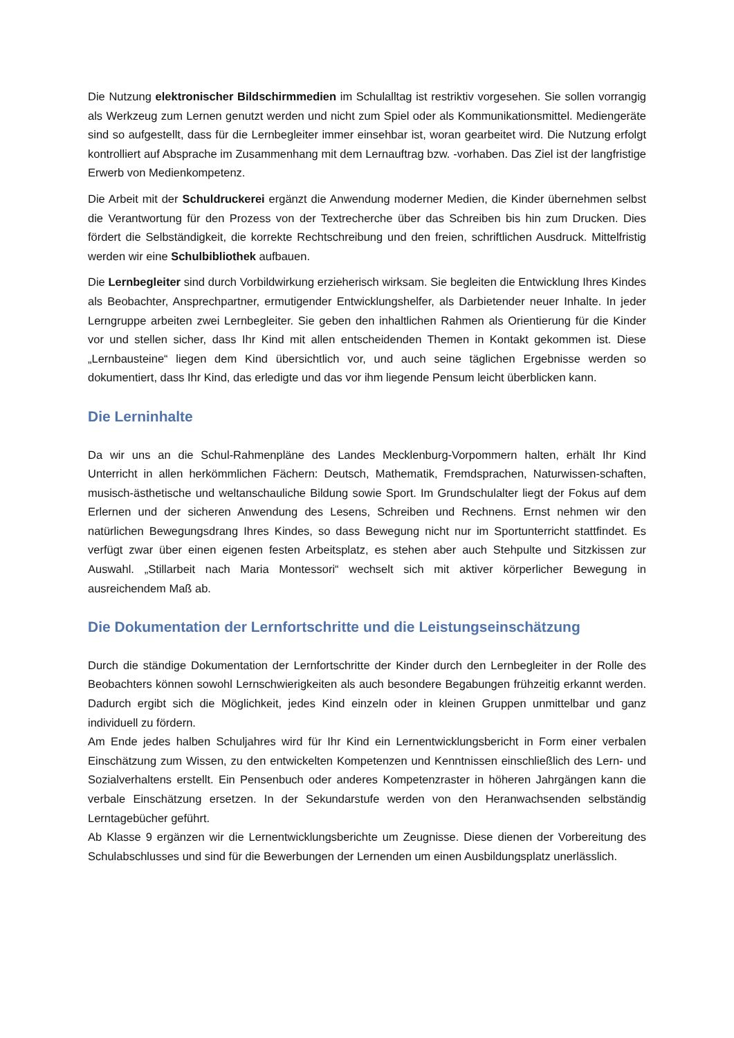Die Nutzung elektronischer Bildschirmmedien im Schulalltag ist restriktiv vorgesehen. Sie sollen vorrangig als Werkzeug zum Lernen genutzt werden und nicht zum Spiel oder als Kommunikationsmittel. Mediengeräte sind so aufgestellt, dass für die Lernbegleiter immer einsehbar ist, woran gearbeitet wird. Die Nutzung erfolgt kontrolliert auf Absprache im Zusammenhang mit dem Lernauftrag bzw. -vorhaben. Das Ziel ist der langfristige Erwerb von Medienkompetenz.
Die Arbeit mit der Schuldruckerei ergänzt die Anwendung moderner Medien, die Kinder übernehmen selbst die Verantwortung für den Prozess von der Textrecherche über das Schreiben bis hin zum Drucken. Dies fördert die Selbständigkeit, die korrekte Rechtschreibung und den freien, schriftlichen Ausdruck. Mittelfristig werden wir eine Schulbibliothek aufbauen.
Die Lernbegleiter sind durch Vorbildwirkung erzieherisch wirksam. Sie begleiten die Entwicklung Ihres Kindes als Beobachter, Ansprechpartner, ermutigender Entwicklungshelfer, als Darbietender neuer Inhalte. In jeder Lerngruppe arbeiten zwei Lernbegleiter. Sie geben den inhaltlichen Rahmen als Orientierung für die Kinder vor und stellen sicher, dass Ihr Kind mit allen entscheidenden Themen in Kontakt gekommen ist. Diese „Lernbausteine“ liegen dem Kind übersichtlich vor, und auch seine täglichen Ergebnisse werden so dokumentiert, dass Ihr Kind, das erledigte und das vor ihm liegende Pensum leicht überblicken kann.
Die Lerninhalte
Da wir uns an die Schul-Rahmenpläne des Landes Mecklenburg-Vorpommern halten, erhält Ihr Kind Unterricht in allen herkömmlichen Fächern: Deutsch, Mathematik, Fremdsprachen, Naturwissen-schaften, musisch-ästhetische und weltanschauliche Bildung sowie Sport. Im Grundschulalter liegt der Fokus auf dem Erlernen und der sicheren Anwendung des Lesens, Schreiben und Rechnens. Ernst nehmen wir den natürlichen Bewegungsdrang Ihres Kindes, so dass Bewegung nicht nur im Sportunterricht stattfindet. Es verfügt zwar über einen eigenen festen Arbeitsplatz, es stehen aber auch Stehpulte und Sitzkissen zur Auswahl. „Stillarbeit nach Maria Montessori“ wechselt sich mit aktiver körperlicher Bewegung in ausreichendem Maß ab.
Die Dokumentation der Lernfortschritte und die Leistungseinschätzung
Durch die ständige Dokumentation der Lernfortschritte der Kinder durch den Lernbegleiter in der Rolle des Beobachters können sowohl Lernschwierigkeiten als auch besondere Begabungen frühzeitig erkannt werden. Dadurch ergibt sich die Möglichkeit, jedes Kind einzeln oder in kleinen Gruppen unmittelbar und ganz individuell zu fördern.
Am Ende jedes halben Schuljahres wird für Ihr Kind ein Lernentwicklungsbericht in Form einer verbalen Einschätzung zum Wissen, zu den entwickelten Kompetenzen und Kenntnissen einschließlich des Lern- und Sozialverhaltens erstellt. Ein Pensenbuch oder anderes Kompetenzraster in höheren Jahrgängen kann die verbale Einschätzung ersetzen. In der Sekundarstufe werden von den Heranwachsenden selbständig Lerntagebücher geführt.
Ab Klasse 9 ergänzen wir die Lernentwicklungsberichte um Zeugnisse. Diese dienen der Vorbereitung des Schulabschlusses und sind für die Bewerbungen der Lernenden um einen Ausbildungsplatz unerlässlich.